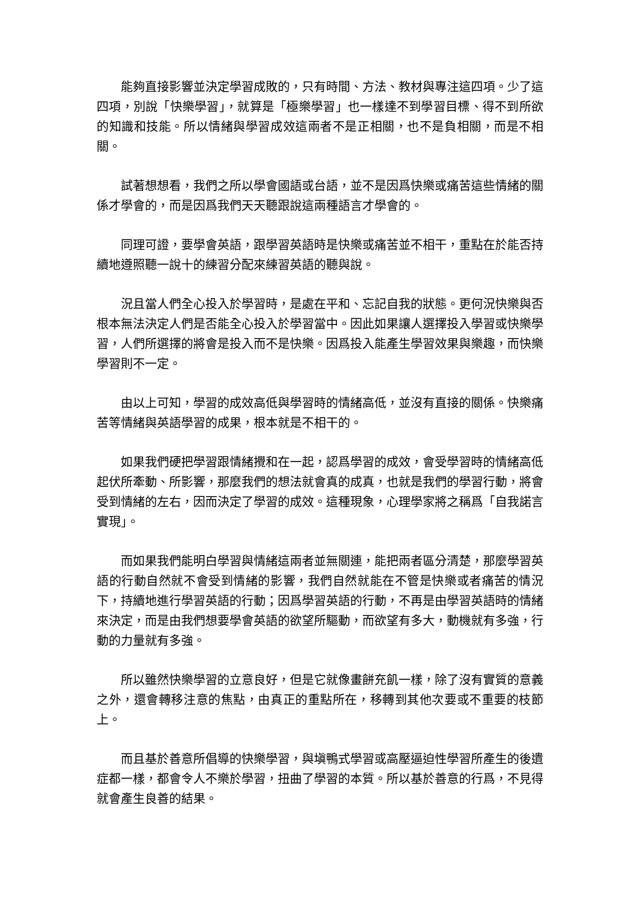能夠直接影響並決定學習成敗的，只有時間、方法、教材與專注這四項。少了這四項，別說「快樂學習」，就算是「極樂學習」也一樣達不到學習目標、得不到所欲的知識和技能。所以情緒與學習成效這兩者不是正相關，也不是負相關，而是不相關。
試著想想看，我們之所以學會國語或台語，並不是因爲快樂或痛苦這些情緒的關係才學會的，而是因爲我們天天聽跟說這兩種語言才學會的。
同理可證，要學會英語，跟學習英語時是快樂或痛苦並不相干，重點在於能否持續地遵照聽一說十的練習分配來練習英語的聽與說。
況且當人們全心投入於學習時，是處在平和、忘記自我的狀態。更何況快樂與否根本無法決定人們是否能全心投入於學習當中。因此如果讓人選擇投入學習或快樂學習，人們所選擇的將會是投入而不是快樂。因爲投入能產生學習效果與樂趣，而快樂學習則不一定。
由以上可知，學習的成效高低與學習時的情緒高低，並沒有直接的關係。快樂痛苦等情緒與英語學習的成果，根本就是不相干的。
如果我們硬把學習跟情緒攪和在一起，認爲學習的成效，會受學習時的情緒高低起伏所牽動、所影響，那麼我們的想法就會真的成真，也就是我們的學習行動，將會受到情緒的左右，因而決定了學習的成效。這種現象，心理學家將之稱爲「自我諾言實現」。
而如果我們能明白學習與情緒這兩者並無關連，能把兩者區分清楚，那麼學習英語的行動自然就不會受到情緒的影響，我們自然就能在不管是快樂或者痛苦的情況下，持續地進行學習英語的行動；因爲學習英語的行動，不再是由學習英語時的情緒來決定，而是由我們想要學會英語的欲望所驅動，而欲望有多大，動機就有多強，行動的力量就有多強。
所以雖然快樂學習的立意良好，但是它就像畫餅充飢一樣，除了沒有實質的意義之外，還會轉移注意的焦點，由真正的重點所在，移轉到其他次要或不重要的枝節上。
而且基於善意所倡導的快樂學習，與塡鴨式學習或高壓逼迫性學習所產生的後遺症都一樣，都會令人不樂於學習，扭曲了學習的本質。所以基於善意的行爲，不見得就會產生良善的結果。